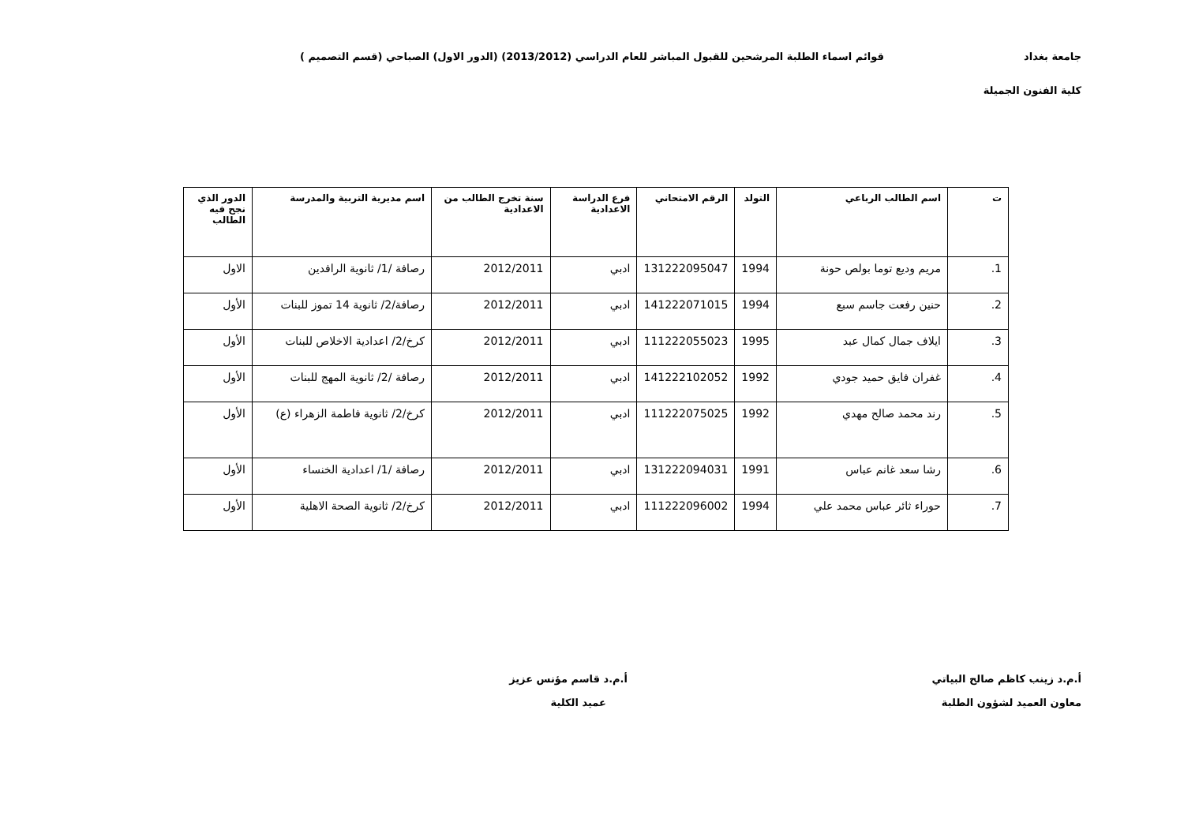جامعة بغداد قوائم اسماء الطلبة المرشحين للقبول المباشر للعام الدراسي (2013/2012) (الدور الاول) الصباحي (قسم التصميم )
كلية الفنون الجميلة
| ت | اسم الطالب الرباعي | التولد | الرقم الامتحاني | فرع الدراسة الاعدادية | سنة تخرج الطالب من الاعدادية | اسم مديرية التربية والمدرسة | الدور الذي نجح فيه الطالب |
| --- | --- | --- | --- | --- | --- | --- | --- |
| 1. | مريم وديع توما بولص حونة | 1994 | 131222095047 | ادبي | 2012/2011 | رصافة /1/ ثانوية الرافدين | الاول |
| 2. | حنين رفعت جاسم سبع | 1994 | 141222071015 | ادبي | 2012/2011 | رصافة/2/ ثانوية 14 تموز للبنات | الأول |
| 3. | ايلاف جمال كمال عبد | 1995 | 111222055023 | ادبي | 2012/2011 | كرخ/2/ اعدادية الاخلاص للبنات | الأول |
| 4. | غفران فايق حميد جودي | 1992 | 141222102052 | ادبي | 2012/2011 | رصافة /2/ ثانوية المهج للبنات | الأول |
| 5. | رند محمد صالح مهدي | 1992 | 111222075025 | ادبي | 2012/2011 | كرخ/2/ ثانوية فاطمة الزهراء (ع) | الأول |
| 6. | رشا سعد غانم عباس | 1991 | 131222094031 | ادبي | 2012/2011 | رصافة /1/ اعدادية الخنساء | الأول |
| 7. | حوراء ثائر عباس محمد علي | 1994 | 111222096002 | ادبي | 2012/2011 | كرخ/2/ ثانوية الصحة الاهلية | الأول |
أ.م.د زينب كاظم صالح البياتي
معاون العميد لشؤون الطلبة
أ.م.د قاسم مؤنس عزيز
عميد الكلية